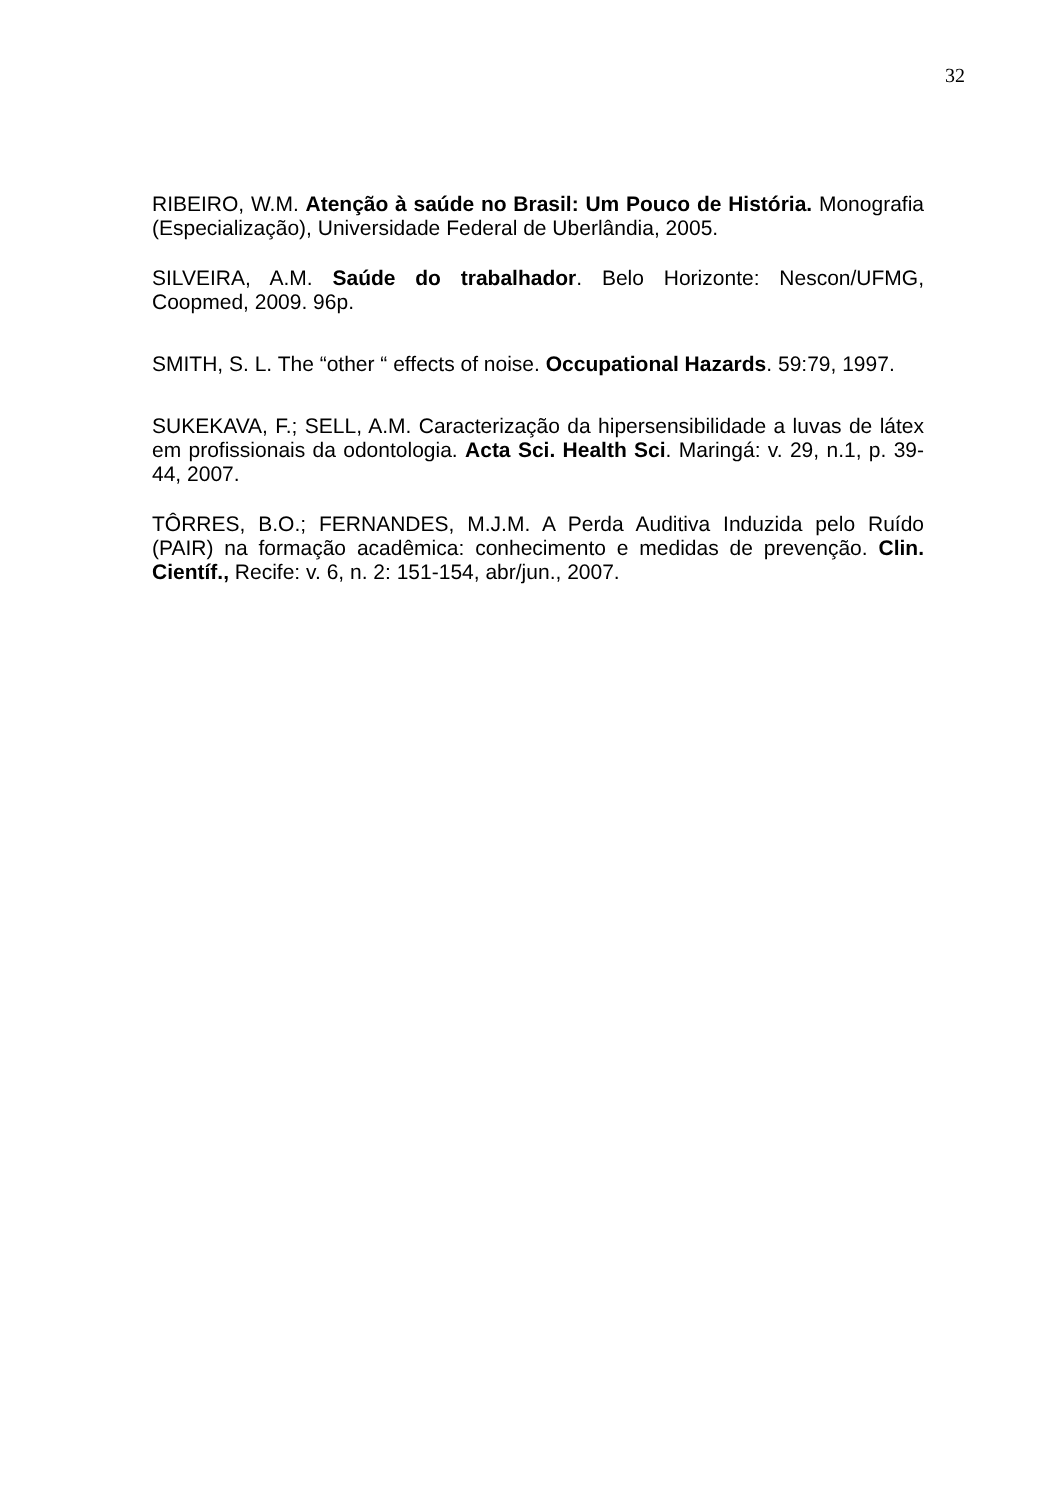32
RIBEIRO, W.M. Atenção à saúde no Brasil: Um Pouco de História. Monografia (Especialização), Universidade Federal de Uberlândia, 2005.
SILVEIRA, A.M. Saúde do trabalhador. Belo Horizonte: Nescon/UFMG, Coopmed, 2009. 96p.
SMITH, S. L. The “other “ effects of noise. Occupational Hazards. 59:79, 1997.
SUKEKAVA, F.; SELL, A.M. Caracterização da hipersensibilidade a luvas de látex em profissionais da odontologia. Acta Sci. Health Sci. Maringá: v. 29, n.1, p. 39-44, 2007.
TÔRRES, B.O.; FERNANDES, M.J.M. A Perda Auditiva Induzida pelo Ruído (PAIR) na formação acadêmica: conhecimento e medidas de prevenção. Clin. Científ., Recife: v. 6, n. 2: 151-154, abr/jun., 2007.